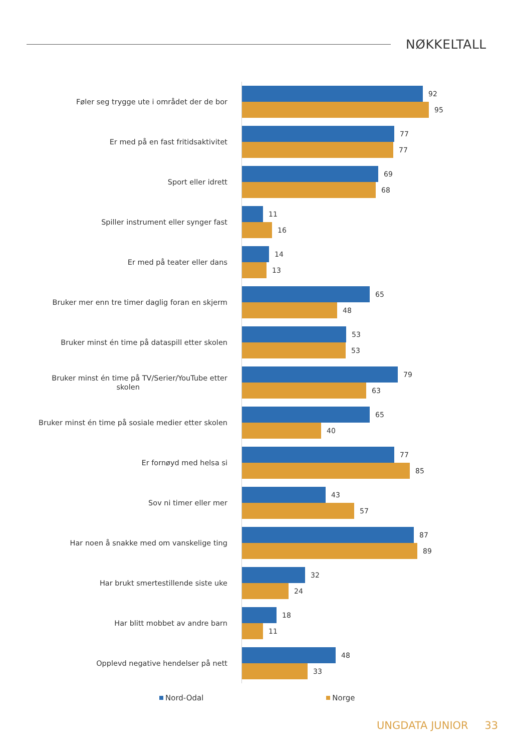NØKKELTALL
Føler seg trygge ute i området der de bor
92
95
Er med på en fast fritidsaktivitet
77
77
Sport eller idrett
69
68
Spiller instrument eller synger fast
11
16
Er med på teater eller dans
14
13
Bruker mer enn tre timer daglig foran en skjerm
65
48
Bruker minst én time på dataspill etter skolen
53
53
Bruker minst én time på TV/Serier/YouTube etter
skolen
79
63
Bruker minst én time på sosiale medier etter skolen
65
40
Er fornøyd med helsa si
77
85
Sov ni timer eller mer
43
57
Har noen å snakke med om vanskelige ting
87
89
Har brukt smertestillende siste uke
32
24
Har blitt mobbet av andre barn
18
11
Opplevd negative hendelser på nett
48
33
Nord-Odal Norge
UNGDATA JUNIOR 33